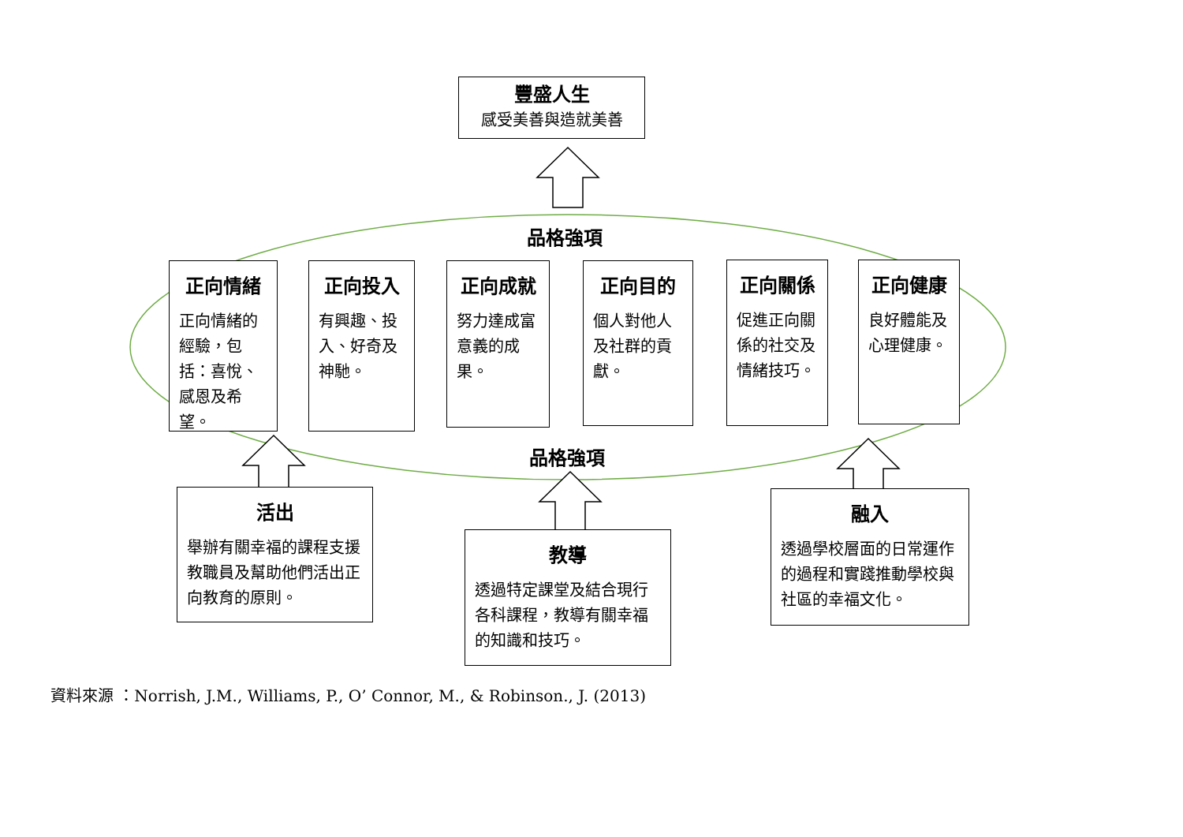豐盛人生
感受美善與造就美善
品格強項
正向情緒
正向情緒的經驗，包括：喜悅、感恩及希望。
正向投入
有興趣、投入、好奇及神馳。
正向成就
努力達成富意義的成果。
正向目的
個人對他人及社群的貢獻。
正向關係
促進正向關係的社交及情緒技巧。
正向健康
良好體能及心理健康。
品格強項
活出
舉辦有關幸福的課程支援教職員及幫助他們活出正向教育的原則。
教導
透過特定課堂及結合現行各科課程，教導有關幸福的知識和技巧。
融入
透過學校層面的日常運作的過程和實踐推動學校與社區的幸福文化。
資料來源 ：Norrish, J.M., Williams, P., O’ Connor, M., & Robinson., J. (2013)